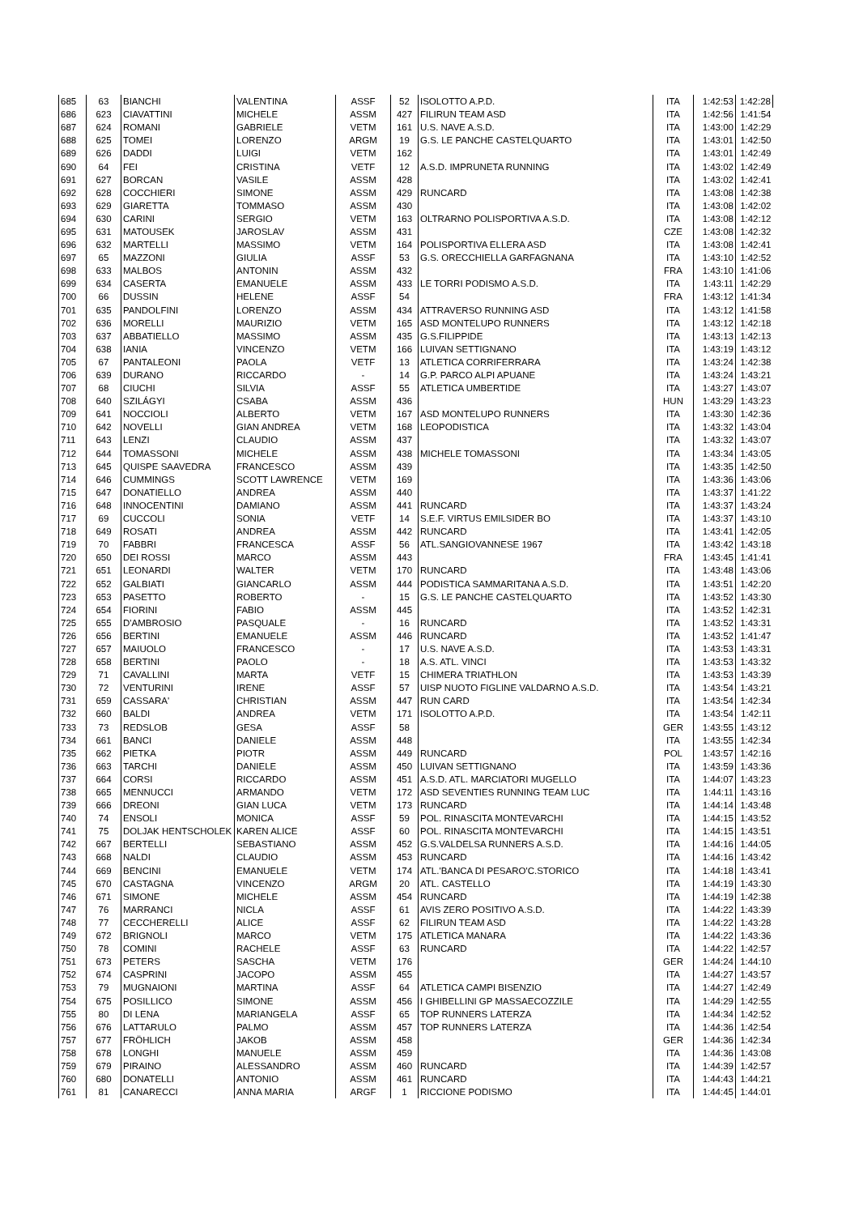| 685 | 63 | BIANCHI | VALENTINA | ASSF | 52 | ISOLOTTO A.P.D. | ITA | 1:42:53 | 1:42:28 |
| 686 | 623 | CIAVATTINI | MICHELE | ASSM | 427 | FILIRUN TEAM ASD | ITA | 1:42:56 | 1:41:54 |
| 687 | 624 | ROMANI | GABRIELE | VETM | 161 | U.S. NAVE A.S.D. | ITA | 1:43:00 | 1:42:29 |
| 688 | 625 | TOMEI | LORENZO | ARGM | 19 | G.S. LE PANCHE CASTELQUARTO | ITA | 1:43:01 | 1:42:50 |
| 689 | 626 | DADDI | LUIGI | VETM | 162 | | ITA | 1:43:01 | 1:42:49 |
| 690 | 64 | FEI | CRISTINA | VETF | 12 | A.S.D. IMPRUNETA RUNNING | ITA | 1:43:02 | 1:42:49 |
| 691 | 627 | BORCAN | VASILE | ASSM | 428 | | ITA | 1:43:02 | 1:42:41 |
| 692 | 628 | COCCHIERI | SIMONE | ASSM | 429 | RUNCARD | ITA | 1:43:08 | 1:42:38 |
| 693 | 629 | GIARETTA | TOMMASO | ASSM | 430 | | ITA | 1:43:08 | 1:42:02 |
| 694 | 630 | CARINI | SERGIO | VETM | 163 | OLTRARNO POLISPORTIVA A.S.D. | ITA | 1:43:08 | 1:42:12 |
| 695 | 631 | MATOUSEK | JAROSLAV | ASSM | 431 | | CZE | 1:43:08 | 1:42:32 |
| 696 | 632 | MARTELLI | MASSIMO | VETM | 164 | POLISPORTIVA ELLERA ASD | ITA | 1:43:08 | 1:42:41 |
| 697 | 65 | MAZZONI | GIULIA | ASSF | 53 | G.S. ORECCHIELLA GARFAGNANA | ITA | 1:43:10 | 1:42:52 |
| 698 | 633 | MALBOS | ANTONIN | ASSM | 432 | | FRA | 1:43:10 | 1:41:06 |
| 699 | 634 | CASERTA | EMANUELE | ASSM | 433 | LE TORRI PODISMO A.S.D. | ITA | 1:43:11 | 1:42:29 |
| 700 | 66 | DUSSIN | HELENE | ASSF | 54 | | FRA | 1:43:12 | 1:41:34 |
| 701 | 635 | PANDOLFINI | LORENZO | ASSM | 434 | ATTRAVERSO RUNNING ASD | ITA | 1:43:12 | 1:41:58 |
| 702 | 636 | MORELLI | MAURIZIO | VETM | 165 | ASD MONTELUPO RUNNERS | ITA | 1:43:12 | 1:42:18 |
| 703 | 637 | ABBATIELLO | MASSIMO | ASSM | 435 | G.S.FILIPPIDE | ITA | 1:43:13 | 1:42:13 |
| 704 | 638 | IANIA | VINCENZO | VETM | 166 | LUIVAN SETTIGNANO | ITA | 1:43:19 | 1:43:12 |
| 705 | 67 | PANTALEONI | PAOLA | VETF | 13 | ATLETICA CORRIFERRARA | ITA | 1:43:24 | 1:42:38 |
| 706 | 639 | DURANO | RICCARDO | - | 14 | G.P. PARCO ALPI APUANE | ITA | 1:43:24 | 1:43:21 |
| 707 | 68 | CIUCHI | SILVIA | ASSF | 55 | ATLETICA UMBERTIDE | ITA | 1:43:27 | 1:43:07 |
| 708 | 640 | SZILÁGYI | CSABA | ASSM | 436 | | HUN | 1:43:29 | 1:43:23 |
| 709 | 641 | NOCCIOLI | ALBERTO | VETM | 167 | ASD MONTELUPO RUNNERS | ITA | 1:43:30 | 1:42:36 |
| 710 | 642 | NOVELLI | GIAN ANDREA | VETM | 168 | LEOPODISTICA | ITA | 1:43:32 | 1:43:04 |
| 711 | 643 | LENZI | CLAUDIO | ASSM | 437 | | ITA | 1:43:32 | 1:43:07 |
| 712 | 644 | TOMASSONI | MICHELE | ASSM | 438 | MICHELE TOMASSONI | ITA | 1:43:34 | 1:43:05 |
| 713 | 645 | QUISPE SAAVEDRA | FRANCESCO | ASSM | 439 | | ITA | 1:43:35 | 1:42:50 |
| 714 | 646 | CUMMINGS | SCOTT LAWRENCE | VETM | 169 | | ITA | 1:43:36 | 1:43:06 |
| 715 | 647 | DONATIELLO | ANDREA | ASSM | 440 | | ITA | 1:43:37 | 1:41:22 |
| 716 | 648 | INNOCENTINI | DAMIANO | ASSM | 441 | RUNCARD | ITA | 1:43:37 | 1:43:24 |
| 717 | 69 | CUCCOLI | SONIA | VETF | 14 | S.E.F. VIRTUS EMILSIDER BO | ITA | 1:43:37 | 1:43:10 |
| 718 | 649 | ROSATI | ANDREA | ASSM | 442 | RUNCARD | ITA | 1:43:41 | 1:42:05 |
| 719 | 70 | FABBRI | FRANCESCA | ASSF | 56 | ATL.SANGIOVANNESE 1967 | ITA | 1:43:42 | 1:43:18 |
| 720 | 650 | DEI ROSSI | MARCO | ASSM | 443 | | FRA | 1:43:45 | 1:41:41 |
| 721 | 651 | LEONARDI | WALTER | VETM | 170 | RUNCARD | ITA | 1:43:48 | 1:43:06 |
| 722 | 652 | GALBIATI | GIANCARLO | ASSM | 444 | PODISTICA SAMMARITANA A.S.D. | ITA | 1:43:51 | 1:42:20 |
| 723 | 653 | PASETTO | ROBERTO | - | 15 | G.S. LE PANCHE CASTELQUARTO | ITA | 1:43:52 | 1:43:30 |
| 724 | 654 | FIORINI | FABIO | ASSM | 445 | | ITA | 1:43:52 | 1:42:31 |
| 725 | 655 | D'AMBROSIO | PASQUALE | - | 16 | RUNCARD | ITA | 1:43:52 | 1:43:31 |
| 726 | 656 | BERTINI | EMANUELE | ASSM | 446 | RUNCARD | ITA | 1:43:52 | 1:41:47 |
| 727 | 657 | MAIUOLO | FRANCESCO | - | 17 | U.S. NAVE A.S.D. | ITA | 1:43:53 | 1:43:31 |
| 728 | 658 | BERTINI | PAOLO | - | 18 | A.S. ATL. VINCI | ITA | 1:43:53 | 1:43:32 |
| 729 | 71 | CAVALLINI | MARTA | VETF | 15 | CHIMERA TRIATHLON | ITA | 1:43:53 | 1:43:39 |
| 730 | 72 | VENTURINI | IRENE | ASSF | 57 | UISP NUOTO FIGLINE VALDARNO A.S.D. | ITA | 1:43:54 | 1:43:21 |
| 731 | 659 | CASSARA' | CHRISTIAN | ASSM | 447 | RUN CARD | ITA | 1:43:54 | 1:42:34 |
| 732 | 660 | BALDI | ANDREA | VETM | 171 | ISOLOTTO A.P.D. | ITA | 1:43:54 | 1:42:11 |
| 733 | 73 | REDSLOB | GESA | ASSF | 58 | | GER | 1:43:55 | 1:43:12 |
| 734 | 661 | BANCI | DANIELE | ASSM | 448 | | ITA | 1:43:55 | 1:42:34 |
| 735 | 662 | PIETKA | PIOTR | ASSM | 449 | RUNCARD | POL | 1:43:57 | 1:42:16 |
| 736 | 663 | TARCHI | DANIELE | ASSM | 450 | LUIVAN SETTIGNANO | ITA | 1:43:59 | 1:43:36 |
| 737 | 664 | CORSI | RICCARDO | ASSM | 451 | A.S.D. ATL. MARCIATORI MUGELLO | ITA | 1:44:07 | 1:43:23 |
| 738 | 665 | MENNUCCI | ARMANDO | VETM | 172 | ASD SEVENTIES RUNNING TEAM LUC | ITA | 1:44:11 | 1:43:16 |
| 739 | 666 | DREONI | GIAN LUCA | VETM | 173 | RUNCARD | ITA | 1:44:14 | 1:43:48 |
| 740 | 74 | ENSOLI | MONICA | ASSF | 59 | POL. RINASCITA MONTEVARCHI | ITA | 1:44:15 | 1:43:52 |
| 741 | 75 | DOLJAK HENTSCHOLEK | KAREN ALICE | ASSF | 60 | POL. RINASCITA MONTEVARCHI | ITA | 1:44:15 | 1:43:51 |
| 742 | 667 | BERTELLI | SEBASTIANO | ASSM | 452 | G.S.VALDELSA RUNNERS A.S.D. | ITA | 1:44:16 | 1:44:05 |
| 743 | 668 | NALDI | CLAUDIO | ASSM | 453 | RUNCARD | ITA | 1:44:16 | 1:43:42 |
| 744 | 669 | BENCINI | EMANUELE | VETM | 174 | ATL.'BANCA DI PESARO'C.STORICO | ITA | 1:44:18 | 1:43:41 |
| 745 | 670 | CASTAGNA | VINCENZO | ARGM | 20 | ATL. CASTELLO | ITA | 1:44:19 | 1:43:30 |
| 746 | 671 | SIMONE | MICHELE | ASSM | 454 | RUNCARD | ITA | 1:44:19 | 1:42:38 |
| 747 | 76 | MARRANCI | NICLA | ASSF | 61 | AVIS ZERO POSITIVO A.S.D. | ITA | 1:44:22 | 1:43:39 |
| 748 | 77 | CECCHERELLI | ALICE | ASSF | 62 | FILIRUN TEAM ASD | ITA | 1:44:22 | 1:43:28 |
| 749 | 672 | BRIGNOLI | MARCO | VETM | 175 | ATLETICA MANARA | ITA | 1:44:22 | 1:43:36 |
| 750 | 78 | COMINI | RACHELE | ASSF | 63 | RUNCARD | ITA | 1:44:22 | 1:42:57 |
| 751 | 673 | PETERS | SASCHA | VETM | 176 | | GER | 1:44:24 | 1:44:10 |
| 752 | 674 | CASPRINI | JACOPO | ASSM | 455 | | ITA | 1:44:27 | 1:43:57 |
| 753 | 79 | MUGNAIONI | MARTINA | ASSF | 64 | ATLETICA CAMPI BISENZIO | ITA | 1:44:27 | 1:42:49 |
| 754 | 675 | POSILLICO | SIMONE | ASSM | 456 | I GHIBELLINI GP MASSAECOZZILE | ITA | 1:44:29 | 1:42:55 |
| 755 | 80 | DI LENA | MARIANGELA | ASSF | 65 | TOP RUNNERS LATERZA | ITA | 1:44:34 | 1:42:52 |
| 756 | 676 | LATTARULO | PALMO | ASSM | 457 | TOP RUNNERS LATERZA | ITA | 1:44:36 | 1:42:54 |
| 757 | 677 | FRÖHLICH | JAKOB | ASSM | 458 | | GER | 1:44:36 | 1:42:34 |
| 758 | 678 | LONGHI | MANUELE | ASSM | 459 | | ITA | 1:44:36 | 1:43:08 |
| 759 | 679 | PIRAINO | ALESSANDRO | ASSM | 460 | RUNCARD | ITA | 1:44:39 | 1:42:57 |
| 760 | 680 | DONATELLI | ANTONIO | ASSM | 461 | RUNCARD | ITA | 1:44:43 | 1:44:21 |
| 761 | 81 | CANARECCI | ANNA MARIA | ARGF | 1 | RICCIONE PODISMO | ITA | 1:44:45 | 1:44:01 |